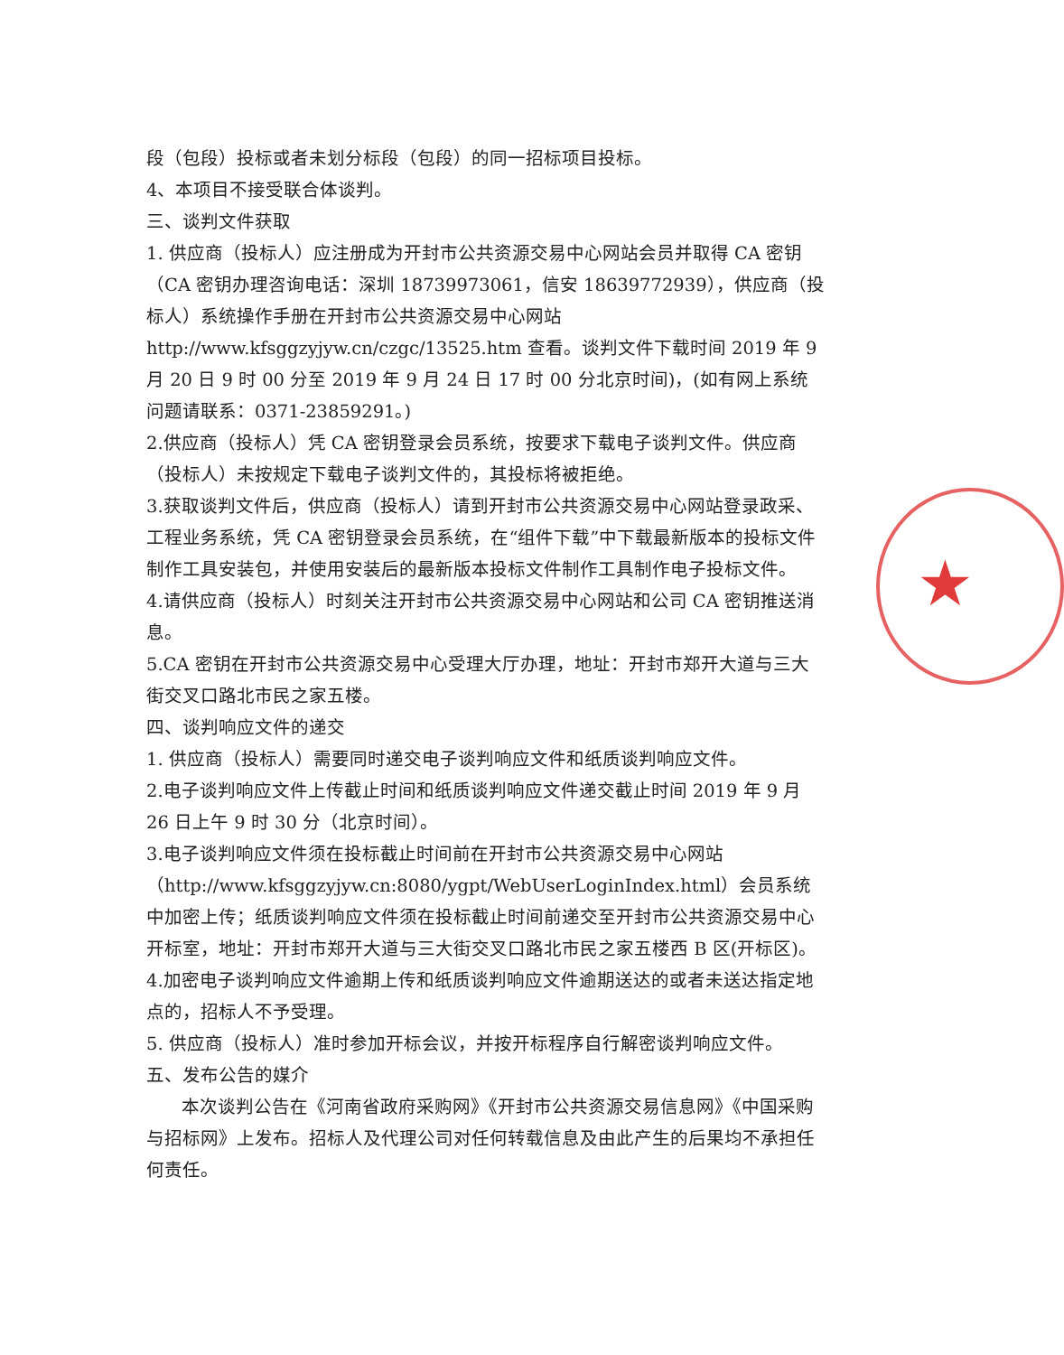★
段（包段）投标或者未划分标段（包段）的同一招标项目投标。
4、本项目不接受联合体谈判。
三、谈判文件获取
1. 供应商（投标人）应注册成为开封市公共资源交易中心网站会员并取得 CA 密钥（CA 密钥办理咨询电话：深圳 18739973061，信安 18639772939），供应商（投标人）系统操作手册在开封市公共资源交易中心网站 http://www.kfsggzyjyw.cn/czgc/13525.htm 查看。谈判文件下载时间 2019 年 9 月 20 日 9 时 00 分至 2019 年 9 月 24 日 17 时 00 分北京时间)，(如有网上系统问题请联系：0371-23859291。)
2.供应商（投标人）凭 CA 密钥登录会员系统，按要求下载电子谈判文件。供应商（投标人）未按规定下载电子谈判文件的，其投标将被拒绝。
3.获取谈判文件后，供应商（投标人）请到开封市公共资源交易中心网站登录政采、工程业务系统，凭 CA 密钥登录会员系统，在“组件下载”中下载最新版本的投标文件制作工具安装包，并使用安装后的最新版本投标文件制作工具制作电子投标文件。
4.请供应商（投标人）时刻关注开封市公共资源交易中心网站和公司 CA 密钥推送消息。
5.CA 密钥在开封市公共资源交易中心受理大厅办理，地址：开封市郑开大道与三大街交叉口路北市民之家五楼。
四、谈判响应文件的递交
1. 供应商（投标人）需要同时递交电子谈判响应文件和纸质谈判响应文件。
2.电子谈判响应文件上传截止时间和纸质谈判响应文件递交截止时间 2019 年 9 月 26 日上午 9 时 30 分（北京时间）。
3.电子谈判响应文件须在投标截止时间前在开封市公共资源交易中心网站（http://www.kfsggzyjyw.cn:8080/ygpt/WebUserLoginIndex.html）会员系统中加密上传；纸质谈判响应文件须在投标截止时间前递交至开封市公共资源交易中心开标室，地址：开封市郑开大道与三大街交叉口路北市民之家五楼西 B 区(开标区)。
4.加密电子谈判响应文件逾期上传和纸质谈判响应文件逾期送达的或者未送达指定地点的，招标人不予受理。
5. 供应商（投标人）准时参加开标会议，并按开标程序自行解密谈判响应文件。
五、发布公告的媒介
本次谈判公告在《河南省政府采购网》《开封市公共资源交易信息网》《中国采购与招标网》上发布。招标人及代理公司对任何转载信息及由此产生的后果均不承担任何责任。